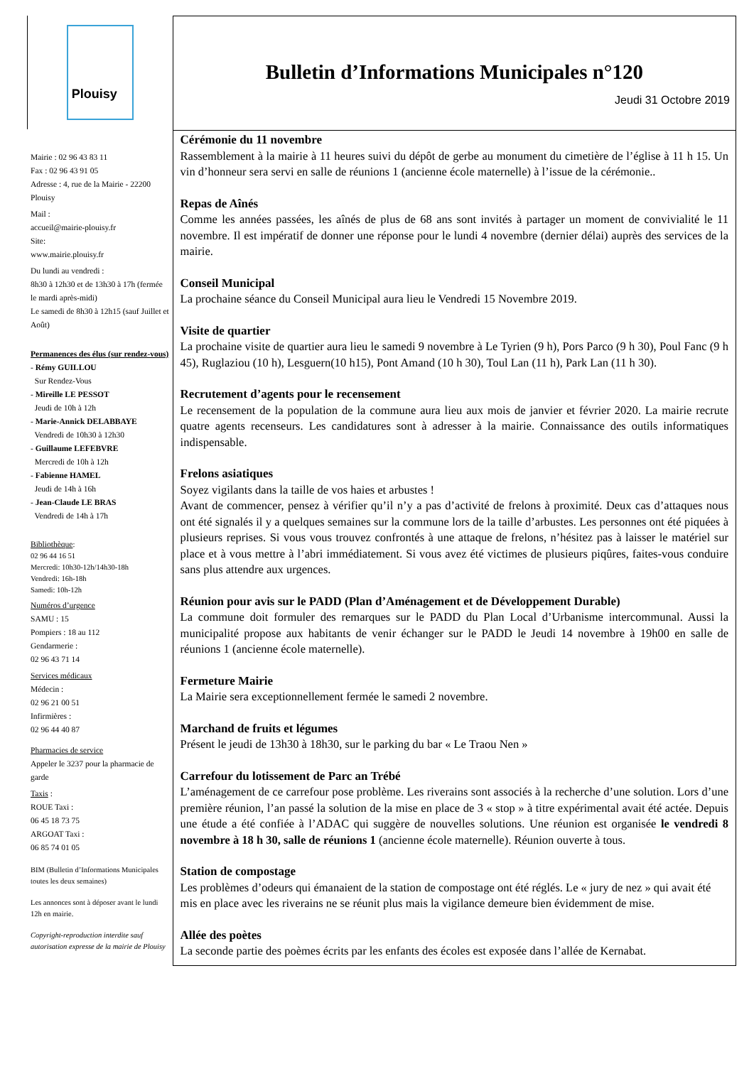Plouisy
Mairie : 02 96 43 83 11
Fax : 02 96 43 91 05
Adresse : 4, rue de la Mairie - 22200 Plouisy
Mail :
accueil@mairie-plouisy.fr
Site:
www.mairie.plouisy.fr
Du lundi au vendredi :
8h30 à 12h30 et de 13h30 à 17h (fermée le mardi après-midi)
Le samedi de 8h30 à 12h15 (sauf Juillet et Août)
Permanences des élus (sur rendez-vous)
- Rémy GUILLOU
Sur Rendez-Vous
- Mireille LE PESSOT
Jeudi de 10h à 12h
- Marie-Annick DELABBAYE
Vendredi de 10h30 à 12h30
- Guillaume LEFEBVRE
Mercredi de 10h à 12h
- Fabienne HAMEL
Jeudi de 14h à 16h
- Jean-Claude LE BRAS
Vendredi de 14h à 17h
Bibliothèque:
02 96 44 16 51
Mercredi: 10h30-12h/14h30-18h
Vendredi: 16h-18h
Samedi: 10h-12h
Numéros d’urgence
SAMU : 15
Pompiers : 18 au 112
Gendarmerie :
02 96 43 71 14
Services médicaux
Médecin :
02 96 21 00 51
Infirmières :
02 96 44 40 87
Pharmacies de service
Appeler le 3237 pour la pharmacie de garde
Taxis :
ROUE Taxi :
06 45 18 73 75
ARGOAT Taxi :
06 85 74 01 05
BIM (Bulletin d’Informations Municipales toutes les deux semaines)
Les annonces sont à déposer avant le lundi 12h en mairie.
Copyright-reproduction interdite sauf autorisation expresse de la mairie de Plouisy
Bulletin d’Informations Municipales n°120
Jeudi 31 Octobre 2019
Cérémonie du 11 novembre
Rassemblement à la mairie à 11 heures suivi du dépôt de gerbe au monument du cimetière de l’église à 11 h 15. Un vin d’honneur sera servi en salle de réunions 1 (ancienne école maternelle) à l’issue de la cérémonie..
Repas de Aînés
Comme les années passées, les aînés de plus de 68 ans sont invités à partager un moment de convivialité le 11 novembre. Il est impératif de donner une réponse pour le lundi 4 novembre (dernier délai) auprès des services de la mairie.
Conseil Municipal
La prochaine séance du Conseil Municipal aura lieu le Vendredi 15 Novembre 2019.
Visite de quartier
La prochaine visite de quartier aura lieu le samedi 9 novembre à Le Tyrien (9 h), Pors Parco (9 h 30), Poul Fanc (9 h 45), Ruglaziou (10 h), Lesguern(10 h15), Pont Amand (10 h 30), Toul Lan (11 h), Park Lan (11 h 30).
Recrutement d’agents pour le recensement
Le recensement de la population de la commune aura lieu aux mois de janvier et février 2020. La mairie recrute quatre agents recenseurs. Les candidatures sont à adresser à la mairie. Connaissance des outils informatiques indispensable.
Frelons asiatiques
Soyez vigilants dans la taille de vos haies et arbustes !
Avant de commencer, pensez à vérifier qu’il n’y a pas d’activité de frelons à proximité. Deux cas d’attaques nous ont été signalés il y a quelques semaines sur la commune lors de la taille d’arbustes. Les personnes ont été piquées à plusieurs reprises. Si vous vous trouvez confrontés à une attaque de frelons, n’hésitez pas à laisser le matériel sur place et à vous mettre à l’abri immédiatement. Si vous avez été victimes de plusieurs piqûres, faites-vous conduire sans plus attendre aux urgences.
Réunion pour avis sur le PADD (Plan d’Aménagement et de Développement Durable)
La commune doit formuler des remarques sur le PADD du Plan Local d’Urbanisme intercommunal. Aussi la municipalité propose aux habitants de venir échanger sur le PADD le Jeudi 14 novembre à 19h00 en salle de réunions 1 (ancienne école maternelle).
Fermeture Mairie
La Mairie sera exceptionnellement fermée le samedi 2 novembre.
Marchand de fruits et légumes
Présent le jeudi de 13h30 à 18h30, sur le parking du bar « Le Traou Nen »
Carrefour du lotissement de Parc an Trébé
L’aménagement de ce carrefour pose problème. Les riverains sont associés à la recherche d’une solution. Lors d’une première réunion, l’an passé la solution de la mise en place de 3 « stop » à titre expérimental avait été actée. Depuis une étude a été confiée à l’ADAC qui suggère de nouvelles solutions. Une réunion est organisée le vendredi 8 novembre à 18 h 30, salle de réunions 1 (ancienne école maternelle). Réunion ouverte à tous.
Station de compostage
Les problèmes d’odeurs qui émanaient de la station de compostage ont été réglés. Le « jury de nez » qui avait été mis en place avec les riverains ne se réunit plus mais la vigilance demeure bien évidemment de mise.
Allée des poètes
La seconde partie des poèmes écrits par les enfants des écoles est exposée dans l’allée de Kernabat.